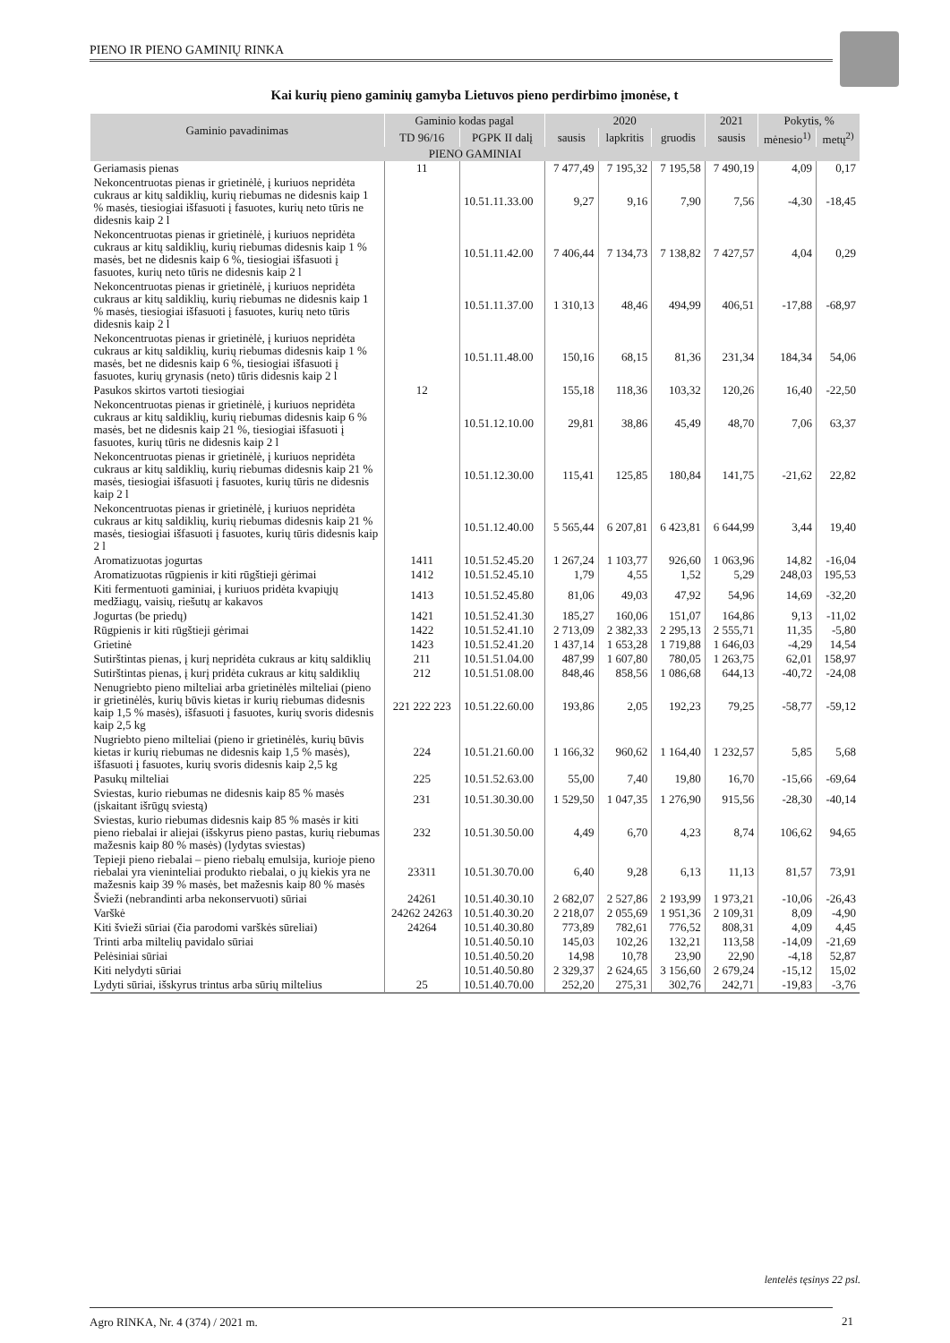PIENO IR PIENO GAMINIŲ RINKA
Kai kurių pieno gaminių gamyba Lietuvos pieno perdirbimo įmonėse, t
| Gaminio pavadinimas | Gaminio kodas pagal | | 2020 | | | 2021 | Pokytis, % | |
| --- | --- | --- | --- | --- | --- | --- | --- | --- |
| | TD 96/16 | PGPK II dalį | sausis | lapkritis | gruodis | sausis | mėnesio<sup>1)</sup> | metų<sup>2)</sup> |
| PIENO GAMINIAI | | | | | | | | |
| Geriamasis pienas | 11 | | 7 477,49 | 7 195,32 | 7 195,58 | 7 490,19 | 4,09 | 0,17 |
| Nekoncentruotas pienas ir grietinėlė, į kuriuos nepridėta cukraus ar kitų saldiklių, kurių riebumas ne didesnis kaip 1 % masės, tiesiogiai išfasuoti į fasuotes, kurių neto tūris ne didesnis kaip 2 l | | 10.51.11.33.00 | 9,27 | 9,16 | 7,90 | 7,56 | -4,30 | -18,45 |
| Nekoncentruotas pienas ir grietinėlė, į kuriuos nepridėta cukraus ar kitų saldiklių, kurių riebumas didesnis kaip 1 % masės, bet ne didesnis kaip 6 %, tiesiogiai išfasuoti į fasuotes, kurių neto tūris ne didesnis kaip 2 l | | 10.51.11.42.00 | 7 406,44 | 7 134,73 | 7 138,82 | 7 427,57 | 4,04 | 0,29 |
| Nekoncentruotas pienas ir grietinėlė, į kuriuos nepridėta cukraus ar kitų saldiklių, kurių riebumas ne didesnis kaip 1 % masės, tiesiogiai išfasuoti į fasuotes, kurių neto tūris didesnis kaip 2 l | | 10.51.11.37.00 | 1 310,13 | 48,46 | 494,99 | 406,51 | -17,88 | -68,97 |
| Nekoncentruotas pienas ir grietinėlė, į kuriuos nepridėta cukraus ar kitų saldiklių, kurių riebumas didesnis kaip 1 % masės, bet ne didesnis kaip 6 %, tiesiogiai išfasuoti į fasuotes, kurių grynasis (neto) tūris didesnis kaip 2 l | | 10.51.11.48.00 | 150,16 | 68,15 | 81,36 | 231,34 | 184,34 | 54,06 |
| Pasukos skirtos vartoti tiesiogiai | 12 | | 155,18 | 118,36 | 103,32 | 120,26 | 16,40 | -22,50 |
| Nekoncentruotas pienas ir grietinėlė, į kuriuos nepridėta cukraus ar kitų saldiklių, kurių riebumas didesnis kaip 6 % masės, bet ne didesnis kaip 21 %, tiesiogiai išfasuoti į fasuotes, kurių tūris ne didesnis kaip 2 l | | 10.51.12.10.00 | 29,81 | 38,86 | 45,49 | 48,70 | 7,06 | 63,37 |
| Nekoncentruotas pienas ir grietinėlė, į kuriuos nepridėta cukraus ar kitų saldiklių, kurių riebumas didesnis kaip 21 % masės, tiesiogiai išfasuoti į fasuotes, kurių tūris ne didesnis kaip 2 l | | 10.51.12.30.00 | 115,41 | 125,85 | 180,84 | 141,75 | -21,62 | 22,82 |
| Nekoncentruotas pienas ir grietinėlė, į kuriuos nepridėta cukraus ar kitų saldiklių, kurių riebumas didesnis kaip 21 % masės, tiesiogiai išfasuoti į fasuotes, kurių tūris didesnis kaip 2 l | | 10.51.12.40.00 | 5 565,44 | 6 207,81 | 6 423,81 | 6 644,99 | 3,44 | 19,40 |
| Aromatizuotas jogurtas | 1411 | 10.51.52.45.20 | 1 267,24 | 1 103,77 | 926,60 | 1 063,96 | 14,82 | -16,04 |
| Aromatizuotas rūgpienis ir kiti rūgštieji gėrimai | 1412 | 10.51.52.45.10 | 1,79 | 4,55 | 1,52 | 5,29 | 248,03 | 195,53 |
| Kiti fermentuoti gaminiai, į kuriuos pridėta kvapiųjų medžiagų, vaisių, riešutų ar kakavos | 1413 | 10.51.52.45.80 | 81,06 | 49,03 | 47,92 | 54,96 | 14,69 | -32,20 |
| Jogurtas (be priedų) | 1421 | 10.51.52.41.30 | 185,27 | 160,06 | 151,07 | 164,86 | 9,13 | -11,02 |
| Rūgpienis ir kiti rūgštieji gėrimai | 1422 | 10.51.52.41.10 | 2 713,09 | 2 382,33 | 2 295,13 | 2 555,71 | 11,35 | -5,80 |
| Grietinė | 1423 | 10.51.52.41.20 | 1 437,14 | 1 653,28 | 1 719,88 | 1 646,03 | -4,29 | 14,54 |
| Sutirštintas pienas, į kurį nepridėta cukraus ar kitų saldiklių | 211 | 10.51.51.04.00 | 487,99 | 1 607,80 | 780,05 | 1 263,75 | 62,01 | 158,97 |
| Sutirštintas pienas, į kurį pridėta cukraus ar kitų saldiklių | 212 | 10.51.51.08.00 | 848,46 | 858,56 | 1 086,68 | 644,13 | -40,72 | -24,08 |
| Nenugriebto pieno milteliai arba grietinėlės milteliai (pieno ir grietinėlės, kurių būvis kietas ir kurių riebumas didesnis kaip 1,5 % masės), išfasuoti į fasuotes, kurių svoris didesnis kaip 2,5 kg | 221 222 223 | 10.51.22.60.00 | 193,86 | 2,05 | 192,23 | 79,25 | -58,77 | -59,12 |
| Nugriebto pieno milteliai (pieno ir grietinėlės, kurių būvis kietas ir kurių riebumas ne didesnis kaip 1,5 % masės), išfasuoti į fasuotes, kurių svoris didesnis kaip 2,5 kg | 224 | 10.51.21.60.00 | 1 166,32 | 960,62 | 1 164,40 | 1 232,57 | 5,85 | 5,68 |
| Pasukų milteliai | 225 | 10.51.52.63.00 | 55,00 | 7,40 | 19,80 | 16,70 | -15,66 | -69,64 |
| Sviestas, kurio riebumas ne didesnis kaip 85 % masės (įskaitant išrūgų sviestą) | 231 | 10.51.30.30.00 | 1 529,50 | 1 047,35 | 1 276,90 | 915,56 | -28,30 | -40,14 |
| Sviestas, kurio riebumas didesnis kaip 85 % masės ir kiti pieno riebalai ir aliejai (išskyrus pieno pastas, kurių riebumas mažesnis kaip 80 % masės) (lydytas sviestas) | 232 | 10.51.30.50.00 | 4,49 | 6,70 | 4,23 | 8,74 | 106,62 | 94,65 |
| Tepieji pieno riebalai – pieno riebalų emulsija, kurioje pieno riebalai yra vieninteliai produkto riebalai, o jų kiekis yra ne mažesnis kaip 39 % masės, bet mažesnis kaip 80 % masės | 23311 | 10.51.30.70.00 | 6,40 | 9,28 | 6,13 | 11,13 | 81,57 | 73,91 |
| Švieži (nebrandinti arba nekonservuoti) sūriai | 24261 | 10.51.40.30.10 | 2 682,07 | 2 527,86 | 2 193,99 | 1 973,21 | -10,06 | -26,43 |
| Varškė | 24262 24263 | 10.51.40.30.20 | 2 218,07 | 2 055,69 | 1 951,36 | 2 109,31 | 8,09 | -4,90 |
| Kiti švieži sūriai (čia parodomi varškės sūreliai) | 24264 | 10.51.40.30.80 | 773,89 | 782,61 | 776,52 | 808,31 | 4,09 | 4,45 |
| Trinti arba miltelių pavidalo sūriai | | 10.51.40.50.10 | 145,03 | 102,26 | 132,21 | 113,58 | -14,09 | -21,69 |
| Pelėsiniai sūriai | | 10.51.40.50.20 | 14,98 | 10,78 | 23,90 | 22,90 | -4,18 | 52,87 |
| Kiti nelydyti sūriai | | 10.51.40.50.80 | 2 329,37 | 2 624,65 | 3 156,60 | 2 679,24 | -15,12 | 15,02 |
| Lydyti sūriai, išskyrus trintus arba sūrių miltelius | 25 | 10.51.40.70.00 | 252,20 | 275,31 | 302,76 | 242,71 | -19,83 | -3,76 |
lentelės tęsinys 22 psl.
Agro RINKA, Nr. 4 (374) / 2021 m.
21